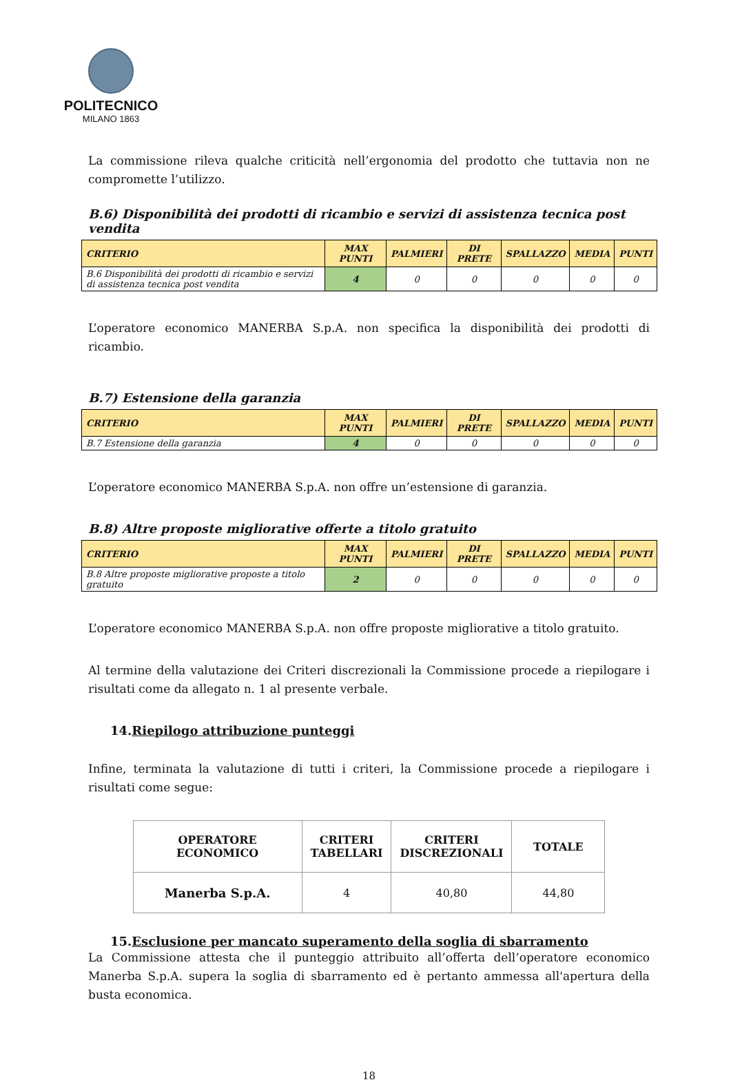POLITECNICO
MILANO 1863
La commissione rileva qualche criticità nell’ergonomia del prodotto che tuttavia non ne compromette l’utilizzo.
B.6) Disponibilità dei prodotti di ricambio e servizi di assistenza tecnica post vendita
| CRITERIO | MAX PUNTI | PALMIERI | DI PRETE | SPALLAZZO | MEDIA | PUNTI |
| --- | --- | --- | --- | --- | --- | --- |
| B.6 Disponibilità dei prodotti di ricambio e servizi di assistenza tecnica post vendita | 4 | 0 | 0 | 0 | 0 | 0 |
L’operatore economico MANERBA S.p.A. non specifica la disponibilità dei prodotti di ricambio.
B.7) Estensione della garanzia
| CRITERIO | MAX PUNTI | PALMIERI | DI PRETE | SPALLAZZO | MEDIA | PUNTI |
| --- | --- | --- | --- | --- | --- | --- |
| B.7 Estensione della garanzia | 4 | 0 | 0 | 0 | 0 | 0 |
L’operatore economico MANERBA S.p.A. non offre un’estensione di garanzia.
B.8) Altre proposte migliorative offerte a titolo gratuito
| CRITERIO | MAX PUNTI | PALMIERI | DI PRETE | SPALLAZZO | MEDIA | PUNTI |
| --- | --- | --- | --- | --- | --- | --- |
| B.8 Altre proposte migliorative proposte a titolo gratuito | 2 | 0 | 0 | 0 | 0 | 0 |
L’operatore economico MANERBA S.p.A. non offre proposte migliorative a titolo gratuito.
Al termine della valutazione dei Criteri discrezionali la Commissione procede a riepilogare i risultati come da allegato n. 1 al presente verbale.
14.Riepilogo attribuzione punteggi
Infine, terminata la valutazione di tutti i criteri, la Commissione procede a riepilogare i risultati come segue:
| OPERATORE ECONOMICO | CRITERI TABELLARI | CRITERI DISCREZIONALI | TOTALE |
| --- | --- | --- | --- |
| Manerba S.p.A. | 4 | 40,80 | 44,80 |
15.Esclusione per mancato superamento della soglia di sbarramento
La Commissione attesta che il punteggio attribuito all’offerta dell’operatore economico Manerba S.p.A. supera la soglia di sbarramento ed è pertanto ammessa all'apertura della busta economica.
18